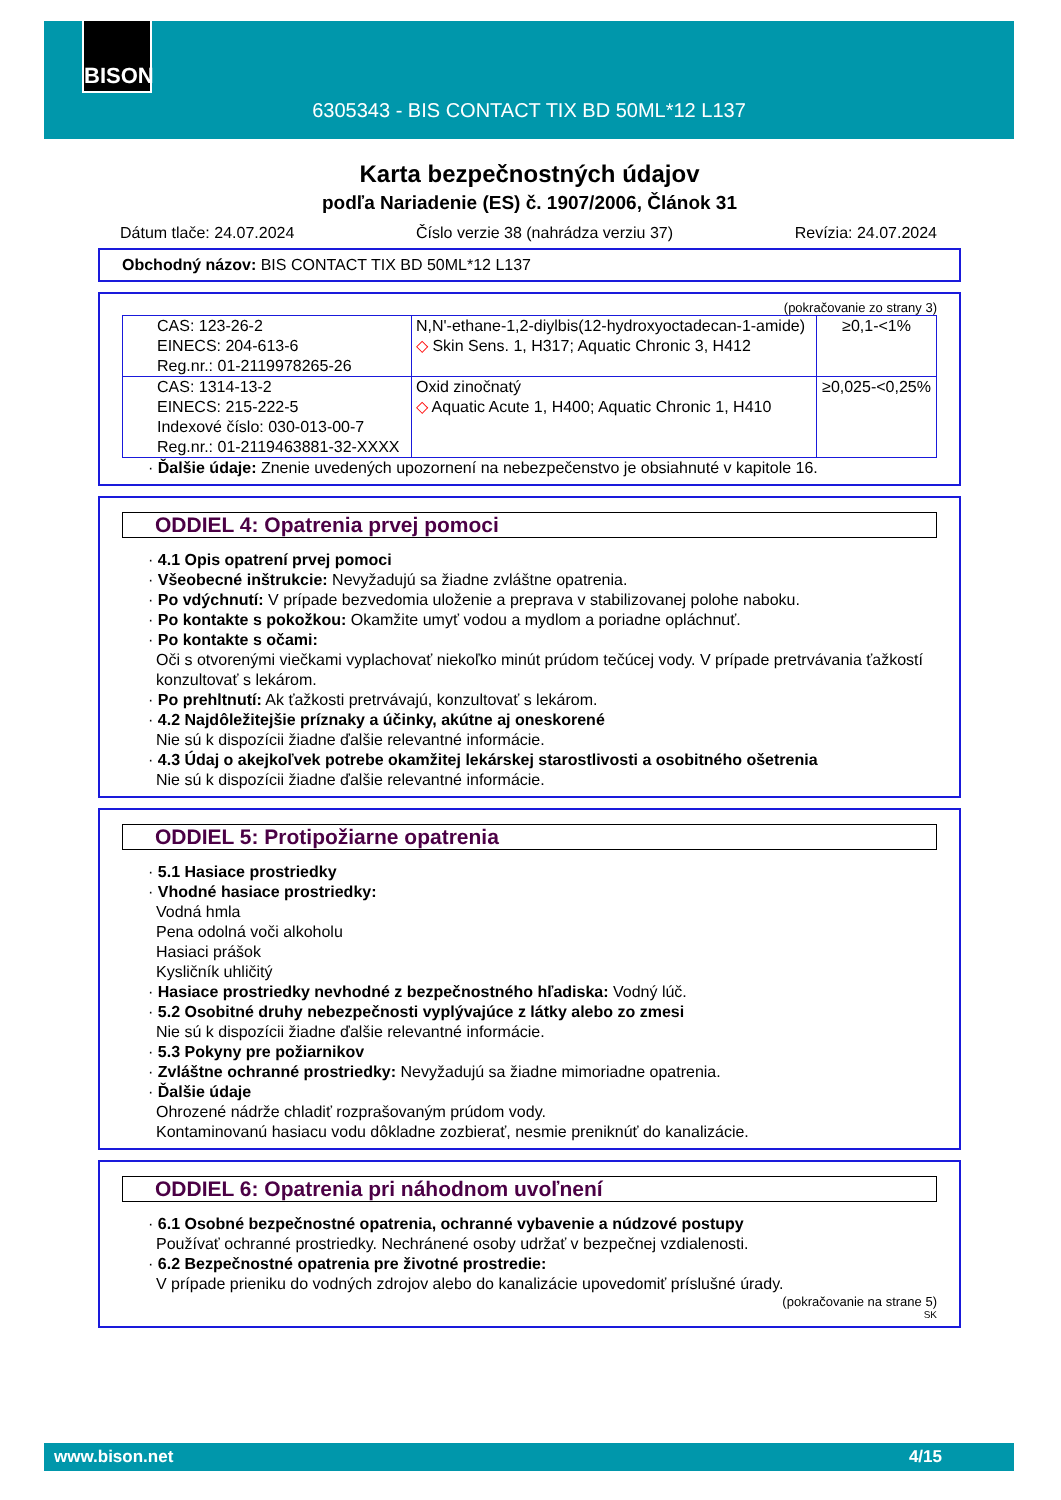BISON
6305343 - BIS CONTACT TIX BD 50ML*12 L137
Karta bezpečnostných údajov
podľa Nariadenie (ES) č. 1907/2006, Článok 31
Dátum tlače: 24.07.2024 Číslo verzie 38 (nahrádza verziu 37) Revízia: 24.07.2024
Obchodný názov: BIS CONTACT TIX BD 50ML*12 L137
(pokračovanie zo strany 3)
| CAS: 123-26-2 EINECS: 204-613-6 Reg.nr.: 01-2119978265-26 | N,N'-ethane-1,2-diylbis(12-hydroxyoctadecan-1-amide) ◇ Skin Sens. 1, H317; Aquatic Chronic 3, H412 | ≥0,1-<1% |
| CAS: 1314-13-2 EINECS: 215-222-5 Indexové číslo: 030-013-00-7 Reg.nr.: 01-2119463881-32-XXXX | Oxid zinočnatý ◇ Aquatic Acute 1, H400; Aquatic Chronic 1, H410 | ≥0,025-<0,25% |
· Ďalšie údaje: Znenie uvedených upozornení na nebezpečenstvo je obsiahnuté v kapitole 16.
ODDIEL 4: Opatrenia prvej pomoci
· 4.1 Opis opatrení prvej pomoci
· Všeobecné inštrukcie: Nevyžadujú sa žiadne zvláštne opatrenia.
· Po vdýchnutí: V prípade bezvedomia uloženie a preprava v stabilizovanej polohe naboku.
· Po kontakte s pokožkou: Okamžite umyť vodou a mydlom a poriadne opláchnuť.
· Po kontakte s očami:
Oči s otvorenými viečkami vyplachovať niekoľko minút prúdom tečúcej vody. V prípade pretrvávania ťažkostí konzultovať s lekárom.
· Po prehltnutí: Ak ťažkosti pretrvávajú, konzultovať s lekárom.
· 4.2 Najdôležitejšie príznaky a účinky, akútne aj oneskorené
Nie sú k dispozícii žiadne ďalšie relevantné informácie.
· 4.3 Údaj o akejkoľvek potrebe okamžitej lekárskej starostlivosti a osobitného ošetrenia
Nie sú k dispozícii žiadne ďalšie relevantné informácie.
ODDIEL 5: Protipožiarne opatrenia
· 5.1 Hasiace prostriedky
· Vhodné hasiace prostriedky:
Vodná hmla
Pena odolná voči alkoholu
Hasiaci prášok
Kysličník uhličitý
· Hasiace prostriedky nevhodné z bezpečnostného hľadiska: Vodný lúč.
· 5.2 Osobitné druhy nebezpečnosti vyplývajúce z látky alebo zo zmesi
Nie sú k dispozícii žiadne ďalšie relevantné informácie.
· 5.3 Pokyny pre požiarnikov
· Zvláštne ochranné prostriedky: Nevyžadujú sa žiadne mimoriadne opatrenia.
· Ďalšie údaje
Ohrozené nádrže chladiť rozprašovaným prúdom vody.
Kontaminovanú hasiacu vodu dôkladne zozbierať, nesmie preniknúť do kanalizácie.
ODDIEL 6: Opatrenia pri náhodnom uvoľnení
· 6.1 Osobné bezpečnostné opatrenia, ochranné vybavenie a núdzové postupy
Používať ochranné prostriedky. Nechránené osoby udržať v bezpečnej vzdialenosti.
· 6.2 Bezpečnostné opatrenia pre životné prostredie:
V prípade prieniku do vodných zdrojov alebo do kanalizácie upovedomiť príslušné úrady.
(pokračovanie na strane 5)
SK
www.bison.net 4/15